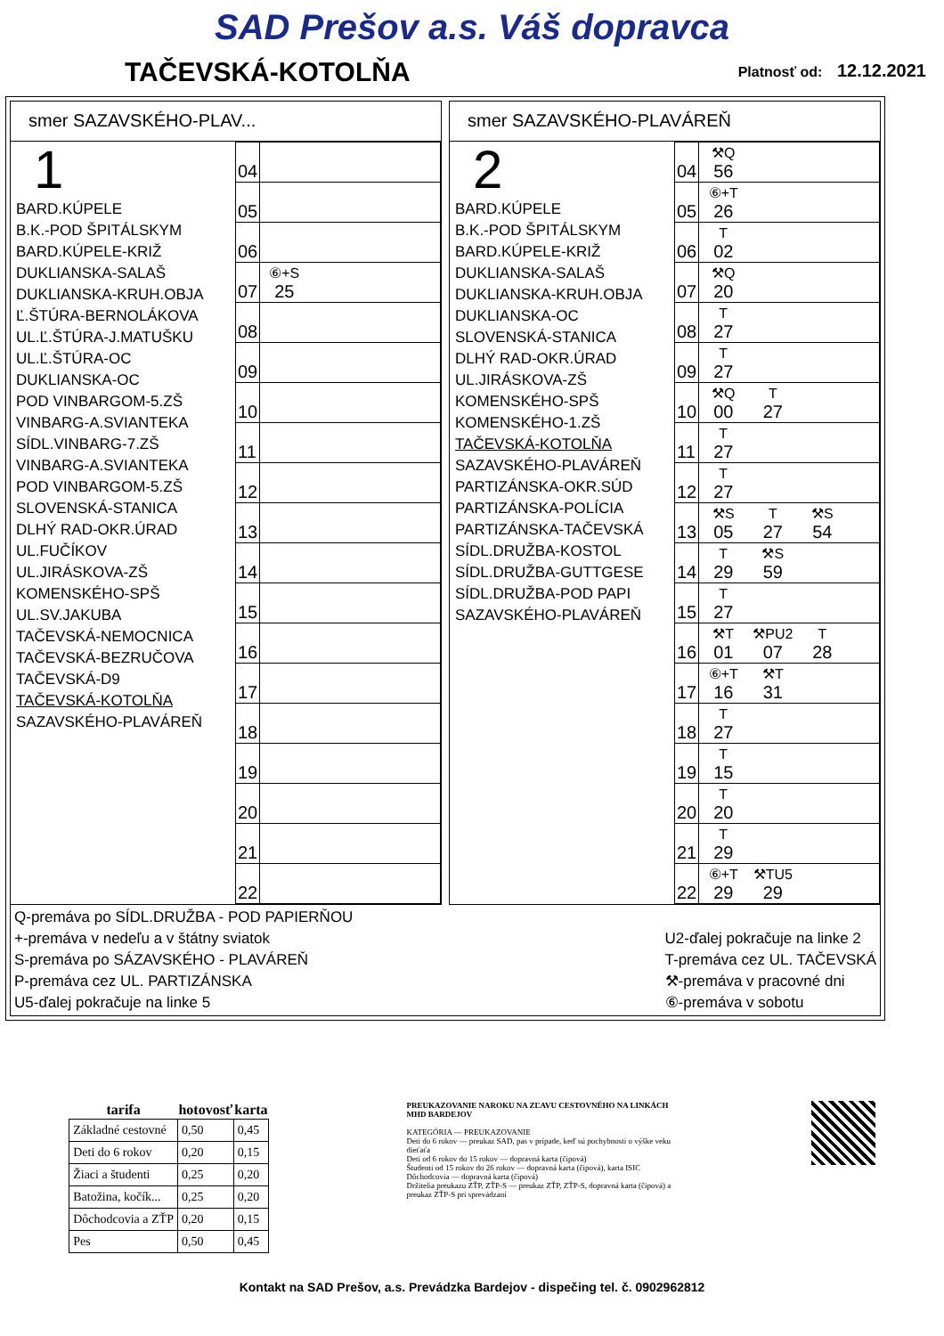SAD Prešov a.s. Váš dopravca
TAČEVSKÁ-KOTOLŇA
Platnosť od: 12.12.2021
smer SAZAVSKÉHO-PLAV...
1
BARD.KÚPELE
B.K.-POD ŠPITÁLSKYM
BARD.KÚPELE-KRIŽ
DUKLIANSKA-SALAŠ
DUKLIANSKA-KRUH.OBJA
Ľ.ŠTÚRA-BERNOLÁKOVA
UL.Ľ.ŠTÚRA-J.MATUŠKU
UL.Ľ.ŠTÚRA-OC
DUKLIANSKA-OC
POD VINBARGOM-5.ZŠ
VINBARG-A.SVIANTEKA
SÍDL.VINBARG-7.ZŠ
VINBARG-A.SVIANTEKA
POD VINBARGOM-5.ZŠ
SLOVENSKÁ-STANICA
DLHÝ RAD-OKR.ÚRAD
UL.FUČÍKOV
UL.JIRÁSKOVA-ZŠ
KOMENSKÉHO-SPŠ
UL.SV.JAKUBA
TAČEVSKÁ-NEMOCNICA
TAČEVSKÁ-BEZRUČOVA
TAČEVSKÁ-D9
TAČEVSKÁ-KOTOLŇA
SAZAVSKÉHO-PLAVÁREŇ
| 04 | |
| 05 | |
| 06 | |
| 07 | ⑥+S 25 |
| 08 | |
| 09 | |
| 10 | |
| 11 | |
| 12 | |
| 13 | |
| 14 | |
| 15 | |
| 16 | |
| 17 | |
| 18 | |
| 19 | |
| 20 | |
| 21 | |
| 22 | |
smer SAZAVSKÉHO-PLAVÁREŇ
2
BARD.KÚPELE
B.K.-POD ŠPITÁLSKYM
BARD.KÚPELE-KRIŽ
DUKLIANSKA-SALAŠ
DUKLIANSKA-KRUH.OBJA
DUKLIANSKA-OC
SLOVENSKÁ-STANICA
DLHÝ RAD-OKR.ÚRAD
UL.JIRÁSKOVA-ZŠ
KOMENSKÉHO-SPŠ
KOMENSKÉHO-1.ZŠ
TAČEVSKÁ-KOTOLŇA
SAZAVSKÉHO-PLAVÁREŇ
PARTIZÁNSKA-OKR.SÚD
PARTIZÁNSKA-POLÍCIA
PARTIZÁNSKA-TAČEVSKÁ
SÍDL.DRUŽBA-KOSTOL
SÍDL.DRUŽBA-GUTTGESE
SÍDL.DRUŽBA-POD PAPI
SAZAVSKÉHO-PLAVÁREŇ
| 04 | ⚒Q 56 |
| 05 | ⑥+T 26 |
| 06 | T 02 |
| 07 | ⚒Q 20 |
| 08 | T 27 |
| 09 | T 27 |
| 10 | ⚒Q 00 T 27 |
| 11 | T 27 |
| 12 | T 27 |
| 13 | ⚒S 05 T 27 ⚒S 54 |
| 14 | T 29 ⚒S 59 |
| 15 | T 27 |
| 16 | ⚒T 01 ⚒PU2 07 T 28 |
| 17 | ⑥+T 16 ⚒T 31 |
| 18 | T 27 |
| 19 | T 15 |
| 20 | T 20 |
| 21 | T 29 |
| 22 | ⑥+T 29 ⚒TU5 29 |
Q-premáva po SÍDL.DRUŽBA - POD PAPIERŇOU
+-premáva v nedeľu a v štátny sviatok
S-premáva po SÁZAVSKÉHO - PLAVÁREŇ
P-premáva cez UL. PARTIZÁNSKA
U5-ďalej pokračuje na linke 5
U2-ďalej pokračuje na linke 2
T-premáva cez UL. TAČEVSKÁ
⚒-premáva v pracovné dni
⑥-premáva v sobotu
| tarifa | hotovosť | karta |
| --- | --- | --- |
| Základné cestovné | 0,50 | 0,45 |
| Deti do 6 rokov | 0,20 | 0,15 |
| Žiaci a študenti | 0,25 | 0,20 |
| Batožina, kočík... | 0,25 | 0,20 |
| Dôchodcovia a ZŤP | 0,20 | 0,15 |
| Pes | 0,50 | 0,45 |
PREUKAZOVANIE NAROKU NA ZĽAVU CESTOVNÉHO NA LINKÁCH MHD BARDEJOV
KATEGÓRIA — PREUKAZOVANIE
Deti do 6 rokov — preukaz SAD, pas v prípade, keď sú pochybnosti o výške veku dieťaťa
Deti od 6 rokov do 15 rokov — dopravná karta (čipová)
Študenti od 15 rokov do 26 rokov — dopravná karta (čipová), karta ISIC
Dôchodcovia — dopravná karta (čipová)
Držitelia preukazu ZŤP, ZŤP-S — preukaz ZŤP, ZŤP-S, dopravná karta (čipová) a preukaz ZŤP-S pri sprevádzaní
Kontakt na SAD Prešov, a.s. Prevádzka Bardejov - dispečing tel. č. 0902962812